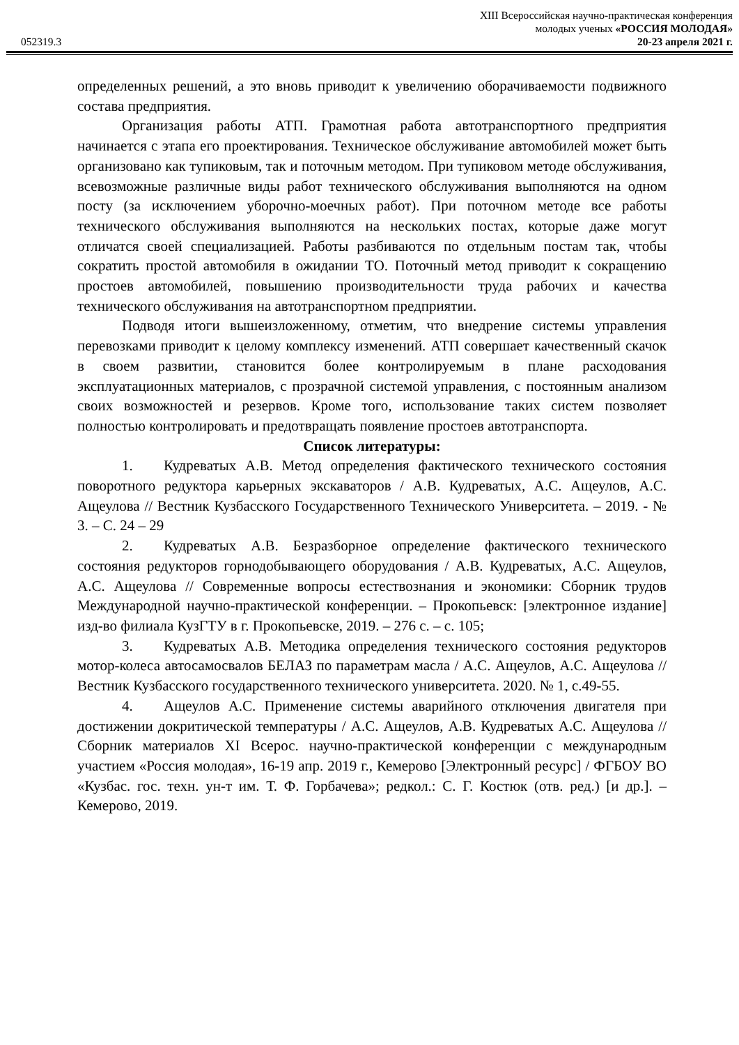XIII Всероссийская научно-практическая конференция
молодых ученых «РОССИЯ МОЛОДАЯ»
052319.3 20-23 апреля 2021 г.
определенных решений, а это вновь приводит к увеличению оборачиваемости подвижного состава предприятия.
Организация работы АТП. Грамотная работа автотранспортного предприятия начинается с этапа его проектирования. Техническое обслуживание автомобилей может быть организовано как тупиковым, так и поточным методом. При тупиковом методе обслуживания, всевозможные различные виды работ технического обслуживания выполняются на одном посту (за исключением уборочно-моечных работ). При поточном методе все работы технического обслуживания выполняются на нескольких постах, которые даже могут отличатся своей специализацией. Работы разбиваются по отдельным постам так, чтобы сократить простой автомобиля в ожидании ТО. Поточный метод приводит к сокращению простоев автомобилей, повышению производительности труда рабочих и качества технического обслуживания на автотранспортном предприятии.
Подводя итоги вышеизложенному, отметим, что внедрение системы управления перевозками приводит к целому комплексу изменений. АТП совершает качественный скачок в своем развитии, становится более контролируемым в плане расходования эксплуатационных материалов, с прозрачной системой управления, с постоянным анализом своих возможностей и резервов. Кроме того, использование таких систем позволяет полностью контролировать и предотвращать появление простоев автотранспорта.
Список литературы:
1. Кудреватых А.В. Метод определения фактического технического состояния поворотного редуктора карьерных экскаваторов / А.В. Кудреватых, А.С. Ащеулов, А.С. Ащеулова // Вестник Кузбасского Государственного Технического Университета. – 2019. - № 3. – С. 24 – 29
2. Кудреватых А.В. Безразборное определение фактического технического состояния редукторов горнодобывающего оборудования / А.В. Кудреватых, А.С. Ащеулов, А.С. Ащеулова // Современные вопросы естествознания и экономики: Сборник трудов Международной научно-практической конференции. – Прокопьевск: [электронное издание] изд-во филиала КузГТУ в г. Прокопьевске, 2019. – 276 с. – с. 105;
3. Кудреватых А.В. Методика определения технического состояния редукторов мотор-колеса автосамосвалов БЕЛАЗ по параметрам масла / А.С. Ащеулов, А.С. Ащеулова // Вестник Кузбасского государственного технического университета. 2020. № 1, с.49-55.
4. Ащеулов А.С. Применение системы аварийного отключения двигателя при достижении докритической температуры / А.С. Ащеулов, А.В. Кудреватых А.С. Ащеулова // Сборник материалов XI Всерос. научно-практической конференции с международным участием «Россия молодая», 16-19 апр. 2019 г., Кемерово [Электронный ресурс] / ФГБОУ ВО «Кузбас. гос. техн. ун-т им. Т. Ф. Горбачева»; редкол.: С. Г. Костюк (отв. ред.) [и др.]. – Кемерово, 2019.